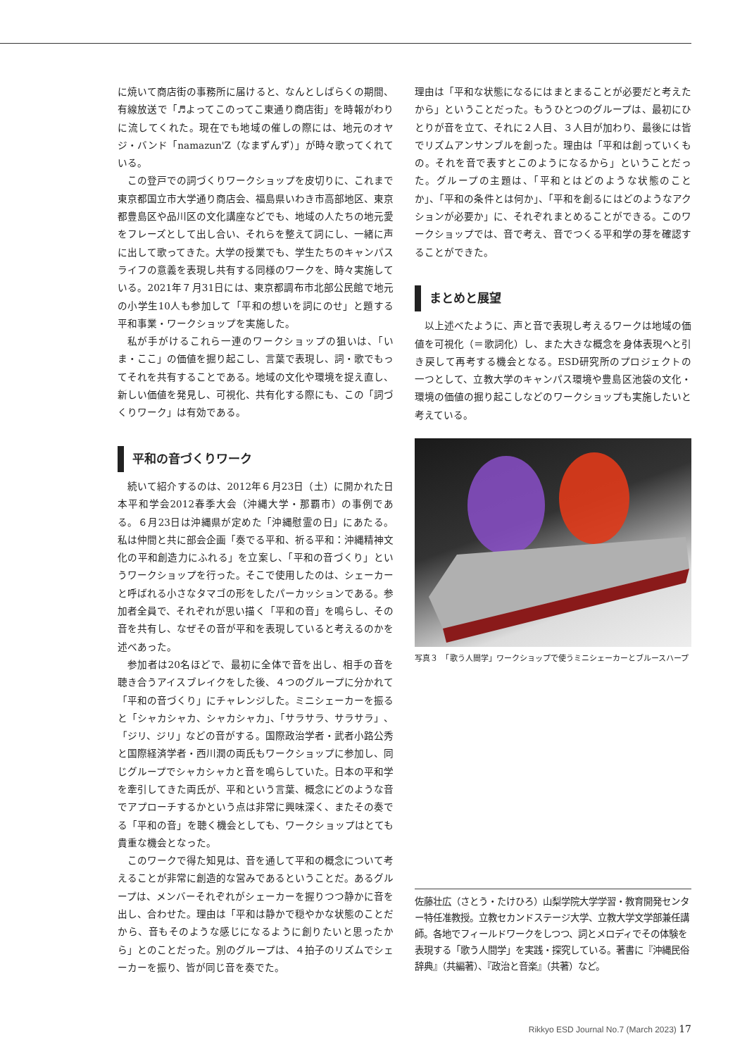に焼いて商店街の事務所に届けると、なんとしばらくの期間、有線放送で「♬よってこのってこ東通り商店街」を時報がわりに流してくれた。現在でも地域の催しの際には、地元のオヤジ・バンド「namazun'Z（なまずんず）」が時々歌ってくれている。
この登戸での詞づくりワークショップを皮切りに、これまで東京都国立市大学通り商店会、福島県いわき市高部地区、東京都豊島区や品川区の文化講座などでも、地域の人たちの地元愛をフレーズとして出し合い、それらを整えて詞にし、一緒に声に出して歌ってきた。大学の授業でも、学生たちのキャンパスライフの意義を表現し共有する同様のワークを、時々実施している。2021年７月31日には、東京都調布市北部公民館で地元の小学生10人も参加して「平和の想いを詞にのせ」と題する平和事業・ワークショップを実施した。
私が手がけるこれら一連のワークショップの狙いは、「いま・ここ」の価値を掘り起こし、言葉で表現し、詞・歌でもってそれを共有することである。地域の文化や環境を捉え直し、新しい価値を発見し、可視化、共有化する際にも、この「詞づくりワーク」は有効である。
平和の音づくりワーク
続いて紹介するのは、2012年６月23日（土）に開かれた日本平和学会2012春季大会（沖縄大学・那覇市）の事例である。６月23日は沖縄県が定めた「沖縄慰霊の日」にあたる。私は仲間と共に部会企画「奏でる平和、祈る平和：沖縄精神文化の平和創造力にふれる」を立案し、「平和の音づくり」というワークショップを行った。そこで使用したのは、シェーカーと呼ばれる小さなタマゴの形をしたパーカッションである。参加者全員で、それぞれが思い描く「平和の音」を鳴らし、その音を共有し、なぜその音が平和を表現していると考えるのかを述べあった。
参加者は20名ほどで、最初に全体で音を出し、相手の音を聴き合うアイスブレイクをした後、４つのグループに分かれて「平和の音づくり」にチャレンジした。ミニシェーカーを振ると「シャカシャカ、シャカシャカ」、「サラサラ、サラサラ」、「ジリ、ジリ」などの音がする。国際政治学者・武者小路公秀と国際経済学者・西川潤の両氏もワークショップに参加し、同じグループでシャカシャカと音を鳴らしていた。日本の平和学を牽引してきた両氏が、平和という言葉、概念にどのような音でアプローチするかという点は非常に興味深く、またその奏でる「平和の音」を聴く機会としても、ワークショップはとても貴重な機会となった。
このワークで得た知見は、音を通して平和の概念について考えることが非常に創造的な営みであるということだ。あるグループは、メンバーそれぞれがシェーカーを握りつつ静かに音を出し、合わせた。理由は「平和は静かで穏やかな状態のことだから、音もそのような感じになるように創りたいと思ったから」とのことだった。別のグループは、４拍子のリズムでシェーカーを振り、皆が同じ音を奏でた。
理由は「平和な状態になるにはまとまることが必要だと考えたから」ということだった。もうひとつのグループは、最初にひとりが音を立て、それに２人目、３人目が加わり、最後には皆でリズムアンサンブルを創った。理由は「平和は創っていくもの。それを音で表すとこのようになるから」ということだった。グループの主題は、「平和とはどのような状態のことか」、「平和の条件とは何か」、「平和を創るにはどのようなアクションが必要か」に、それぞれまとめることができる。このワークショップでは、音で考え、音でつくる平和学の芽を確認することができた。
まとめと展望
以上述べたように、声と音で表現し考えるワークは地域の価値を可視化（＝歌詞化）し、また大きな概念を身体表現へと引き戻して再考する機会となる。ESD研究所のプロジェクトの一つとして、立教大学のキャンパス環境や豊島区池袋の文化・環境の価値の掘り起こしなどのワークショップも実施したいと考えている。
写真３　「歌う人間学」ワークショップで使うミニシェーカーとブルースハープ
佐藤壮広（さとう・たけひろ）山梨学院大学学習・教育開発センター特任准教授。立教セカンドステージ大学、立教大学文学部兼任講師。各地でフィールドワークをしつつ、詞とメロディでその体験を表現する「歌う人間学」を実践・探究している。著書に『沖縄民俗辞典』（共編著）、『政治と音楽』（共著）など。
Rikkyo ESD Journal No.7 (March 2023) 17